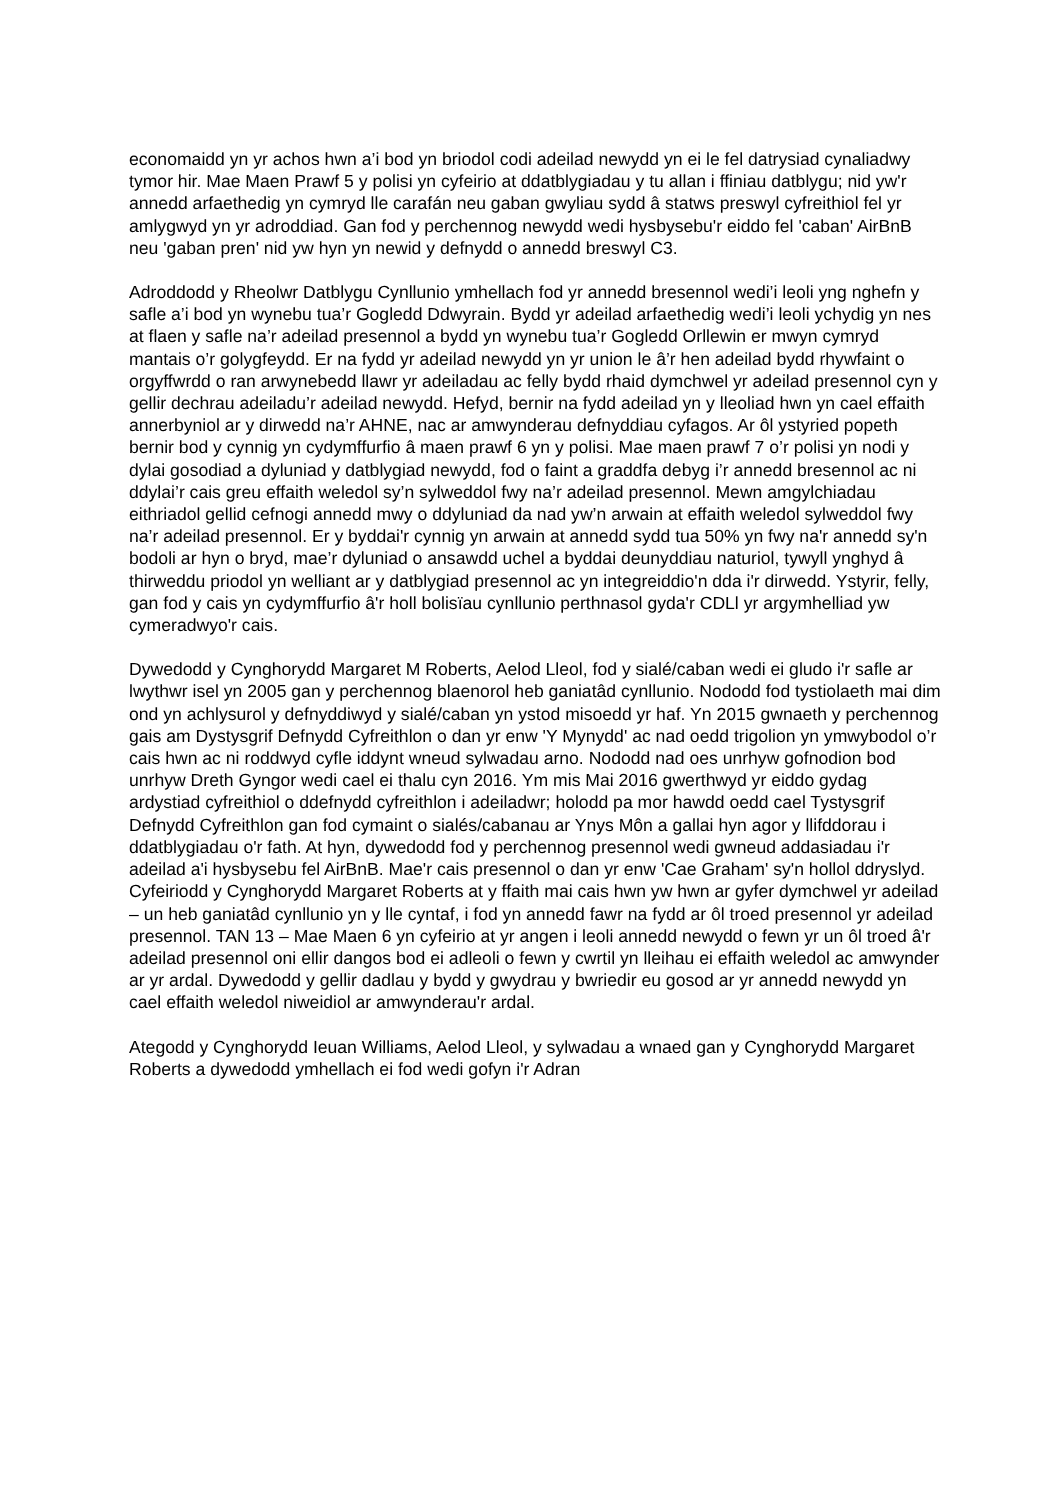economaidd yn yr achos hwn a’i bod yn briodol codi adeilad newydd yn ei le fel datrysiad cynaliadwy tymor hir. Mae Maen Prawf 5 y polisi yn cyfeirio at ddatblygiadau y tu allan i ffiniau datblygu; nid yw'r annedd arfaethedig yn cymryd lle carafán neu gaban gwyliau sydd â statws preswyl cyfreithiol fel yr amlygwyd yn yr adroddiad. Gan fod y perchennog newydd wedi hysbysebu'r eiddo fel 'caban' AirBnB neu 'gaban pren' nid yw hyn yn newid y defnydd o annedd breswyl C3.
Adroddodd y Rheolwr Datblygu Cynllunio ymhellach fod yr annedd bresennol wedi’i leoli yng nghefn y safle a’i bod yn wynebu tua’r Gogledd Ddwyrain. Bydd yr adeilad arfaethedig wedi’i leoli ychydig yn nes at flaen y safle na’r adeilad presennol a bydd yn wynebu tua’r Gogledd Orllewin er mwyn cymryd mantais o’r golygfeydd. Er na fydd yr adeilad newydd yn yr union le â’r hen adeilad bydd rhywfaint o orgyffwrdd o ran arwynebedd llawr yr adeiladau ac felly bydd rhaid dymchwel yr adeilad presennol cyn y gellir dechrau adeiladu’r adeilad newydd. Hefyd, bernir na fydd adeilad yn y lleoliad hwn yn cael effaith annerbyniol ar y dirwedd na’r AHNE, nac ar amwynderau defnyddiau cyfagos. Ar ôl ystyried popeth bernir bod y cynnig yn cydymffurfio â maen prawf 6 yn y polisi. Mae maen prawf 7 o’r polisi yn nodi y dylai gosodiad a dyluniad y datblygiad newydd, fod o faint a graddfa debyg i’r annedd bresennol ac ni ddylai’r cais greu effaith weledol sy’n sylweddol fwy na’r adeilad presennol. Mewn amgylchiadau eithriadol gellid cefnogi annedd mwy o ddyluniad da nad yw’n arwain at effaith weledol sylweddol fwy na’r adeilad presennol. Er y byddai'r cynnig yn arwain at annedd sydd tua 50% yn fwy na'r annedd sy'n bodoli ar hyn o bryd, mae’r dyluniad o ansawdd uchel a byddai deunyddiau naturiol, tywyll ynghyd â thirweddu priodol yn welliant ar y datblygiad presennol ac yn integreiddio'n dda i'r dirwedd. Ystyrir, felly, gan fod y cais yn cydymffurfio â'r holl bolisïau cynllunio perthnasol gyda'r CDLl yr argymhelliad yw cymeradwyo'r cais.
Dywedodd y Cynghorydd Margaret M Roberts, Aelod Lleol, fod y sialé/caban wedi ei gludo i'r safle ar lwythwr isel yn 2005 gan y perchennog blaenorol heb ganiatâd cynllunio. Nododd fod tystiolaeth mai dim ond yn achlysurol y defnyddiwyd y sialé/caban yn ystod misoedd yr haf. Yn 2015 gwnaeth y perchennog gais am Dystysgrif Defnydd Cyfreithlon o dan yr enw 'Y Mynydd' ac nad oedd trigolion yn ymwybodol o’r cais hwn ac ni roddwyd cyfle iddynt wneud sylwadau arno. Nododd nad oes unrhyw gofnodion bod unrhyw Dreth Gyngor wedi cael ei thalu cyn 2016. Ym mis Mai 2016 gwerthwyd yr eiddo gydag ardystiad cyfreithiol o ddefnydd cyfreithlon i adeiladwr; holodd pa mor hawdd oedd cael Tystysgrif Defnydd Cyfreithlon gan fod cymaint o sialés/cabanau ar Ynys Môn a gallai hyn agor y llifddorau i ddatblygiadau o'r fath. At hyn, dywedodd fod y perchennog presennol wedi gwneud addasiadau i'r adeilad a'i hysbysebu fel AirBnB. Mae'r cais presennol o dan yr enw 'Cae Graham' sy'n hollol ddryslyd. Cyfeiriodd y Cynghorydd Margaret Roberts at y ffaith mai cais hwn yw hwn ar gyfer dymchwel yr adeilad – un heb ganiatâd cynllunio yn y lle cyntaf, i fod yn annedd fawr na fydd ar ôl troed presennol yr adeilad presennol. TAN 13 – Mae Maen 6 yn cyfeirio at yr angen i leoli annedd newydd o fewn yr un ôl troed â'r adeilad presennol oni ellir dangos bod ei adleoli o fewn y cwrtil yn lleihau ei effaith weledol ac amwynder ar yr ardal. Dywedodd y gellir dadlau y bydd y gwydrau y bwriedir eu gosod ar yr annedd newydd yn cael effaith weledol niweidiol ar amwynderau'r ardal.
Ategodd y Cynghorydd Ieuan Williams, Aelod Lleol, y sylwadau a wnaed gan y Cynghorydd Margaret Roberts a dywedodd ymhellach ei fod wedi gofyn i'r Adran